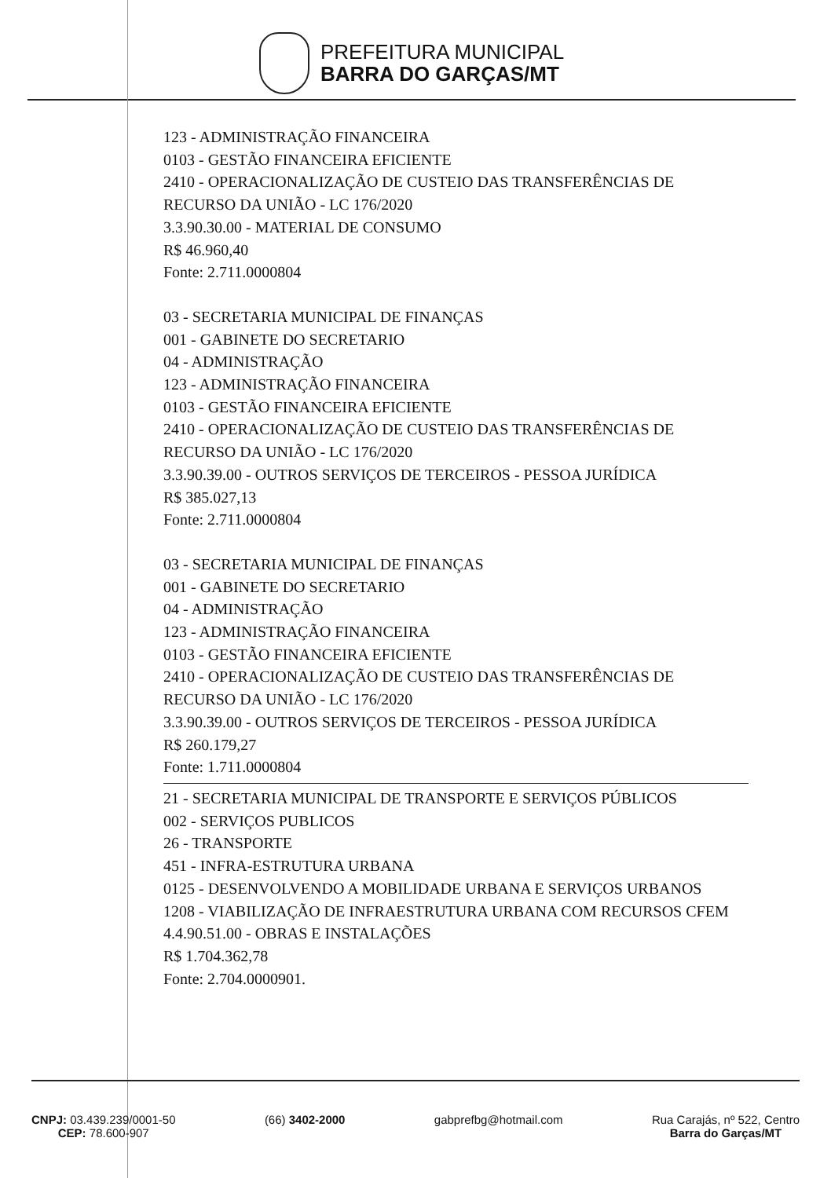PREFEITURA MUNICIPAL
BARRA DO GARÇAS/MT
123 - ADMINISTRAÇÃO FINANCEIRA
0103 - GESTÃO FINANCEIRA EFICIENTE
2410 - OPERACIONALIZAÇÃO DE CUSTEIO DAS TRANSFERÊNCIAS DE RECURSO DA UNIÃO - LC 176/2020
3.3.90.30.00 - MATERIAL DE CONSUMO
R$ 46.960,40
Fonte: 2.711.0000804
03 - SECRETARIA MUNICIPAL DE FINANÇAS
001 - GABINETE DO SECRETARIO
04 - ADMINISTRAÇÃO
123 - ADMINISTRAÇÃO FINANCEIRA
0103 - GESTÃO FINANCEIRA EFICIENTE
2410 - OPERACIONALIZAÇÃO DE CUSTEIO DAS TRANSFERÊNCIAS DE RECURSO DA UNIÃO - LC 176/2020
3.3.90.39.00 - OUTROS SERVIÇOS DE TERCEIROS - PESSOA JURÍDICA
R$ 385.027,13
Fonte: 2.711.0000804
03 - SECRETARIA MUNICIPAL DE FINANÇAS
001 - GABINETE DO SECRETARIO
04 - ADMINISTRAÇÃO
123 - ADMINISTRAÇÃO FINANCEIRA
0103 - GESTÃO FINANCEIRA EFICIENTE
2410 - OPERACIONALIZAÇÃO DE CUSTEIO DAS TRANSFERÊNCIAS DE RECURSO DA UNIÃO - LC 176/2020
3.3.90.39.00 - OUTROS SERVIÇOS DE TERCEIROS - PESSOA JURÍDICA
R$ 260.179,27
Fonte: 1.711.0000804
21 - SECRETARIA MUNICIPAL DE TRANSPORTE E SERVIÇOS PÚBLICOS
002 - SERVIÇOS PUBLICOS
26 - TRANSPORTE
451 - INFRA-ESTRUTURA URBANA
0125 - DESENVOLVENDO A MOBILIDADE URBANA E SERVIÇOS URBANOS
1208 - VIABILIZAÇÃO DE INFRAESTRUTURA URBANA COM RECURSOS CFEM
4.4.90.51.00 - OBRAS E INSTALAÇÕES
R$ 1.704.362,78
Fonte: 2.704.0000901.
CNPJ: 03.439.239/0001-50
CEP: 78.600-907
(66) 3402-2000 gabprefbg@hotmail.com Rua Carajás, nº 522, Centro
Barra do Garças/MT